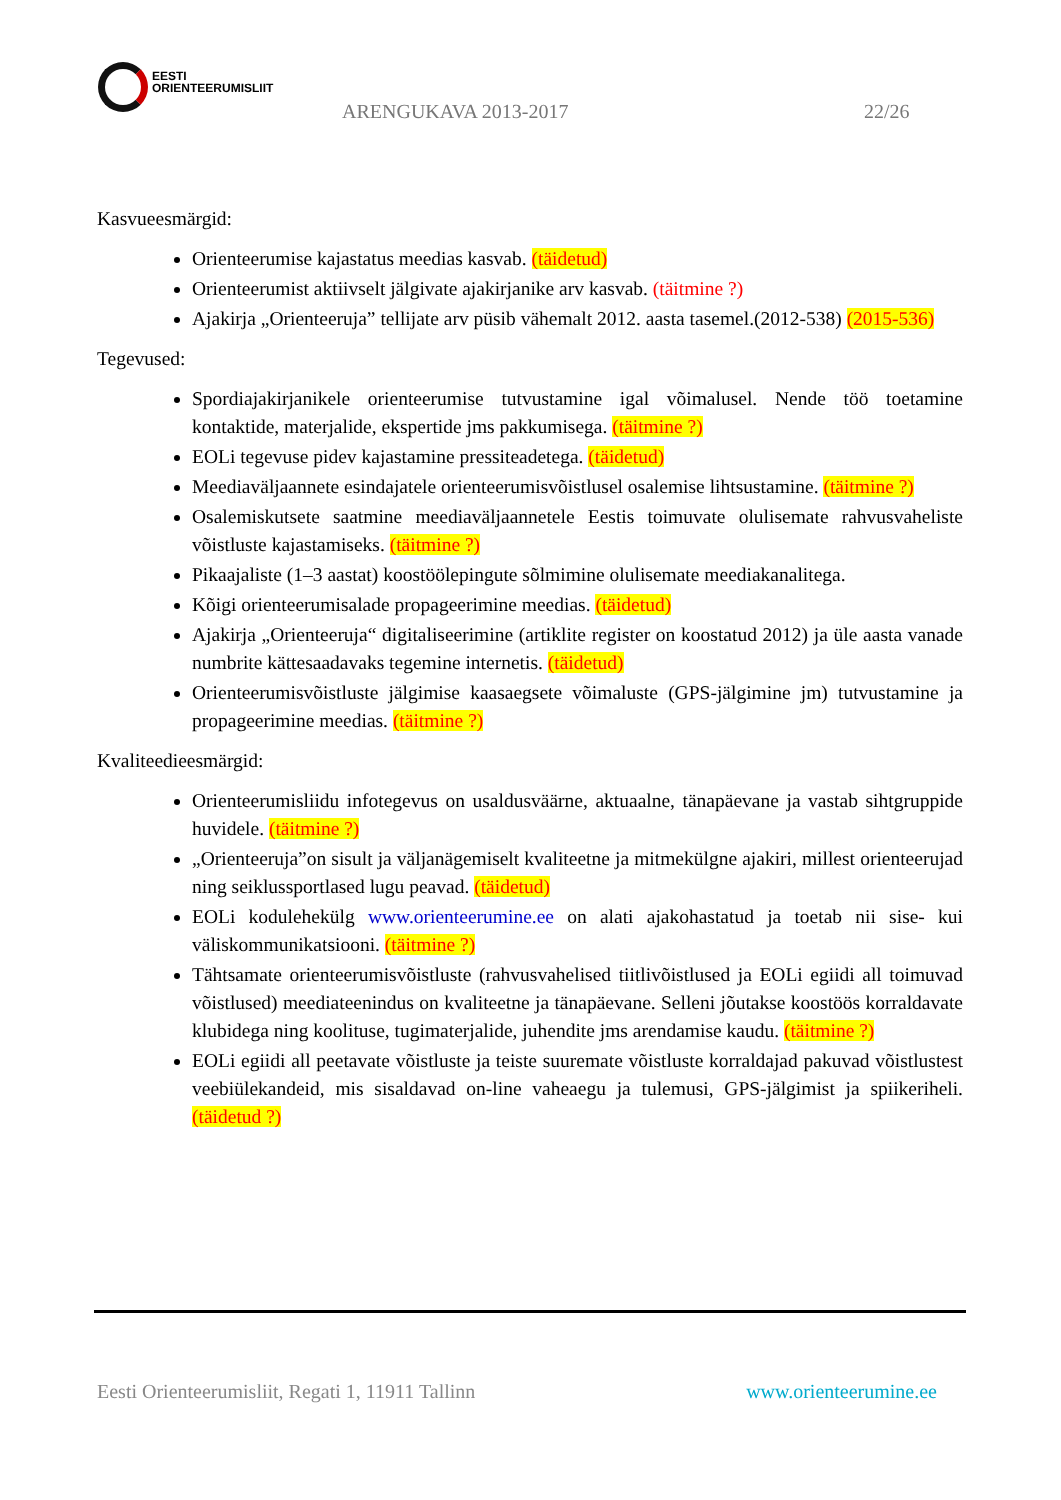EESTI
ORIENTEERUMISLIIT
ARENGUKAVA 2013-2017 22/26
Kasvueesmärgid:
Orienteerumise kajastatus meedias kasvab. (täidetud)
Orienteerumist aktiivselt jälgivate ajakirjanike arv kasvab. (täitmine ?)
Ajakirja „Orienteeruja” tellijate arv püsib vähemalt 2012. aasta tasemel.(2012-538) (2015-536)
Tegevused:
Spordiajakirjanikele orienteerumise tutvustamine igal võimalusel. Nende töö toetamine kontaktide, materjalide, ekspertide jms pakkumisega. (täitmine ?)
EOLi tegevuse pidev kajastamine pressiteadetega. (täidetud)
Meediaväljaannete esindajatele orienteerumisvõistlusel osalemise lihtsustamine. (täitmine ?)
Osalemiskutsete saatmine meediaväljaannetele Eestis toimuvate olulisemate rahvusvaheliste võistluste kajastamiseks. (täitmine ?)
Pikaajaliste (1–3 aastat) koostöölepingute sõlmimine olulisemate meediakanalitega.
Kõigi orienteerumisalade propageerimine meedias. (täidetud)
Ajakirja „Orienteeruja“ digitaliseerimine (artiklite register on koostatud 2012) ja üle aasta vanade numbrite kättesaadavaks tegemine internetis. (täidetud)
Orienteerumisvõistluste jälgimise kaasaegsete võimaluste (GPS-jälgimine jm) tutvustamine ja propageerimine meedias. (täitmine ?)
Kvaliteedieesmärgid:
Orienteerumisliidu infotegevus on usaldusväärne, aktuaalne, tänapäevane ja vastab sihtgruppide huvidele. (täitmine ?)
„Orienteeruja”on sisult ja väljanägemiselt kvaliteetne ja mitmekülgne ajakiri, millest orienteerujad ning seiklussportlased lugu peavad. (täidetud)
EOLi kodulehekülg www.orienteerumine.ee on alati ajakohastatud ja toetab nii sise- kui väliskommunikatsiooni. (täitmine ?)
Tähtsamate orienteerumisvõistluste (rahvusvahelised tiitlivõistlused ja EOLi egiidi all toimuvad võistlused) meediateenindus on kvaliteetne ja tänapäevane. Selleni jõutakse koostöös korraldavate klubidega ning koolituse, tugimaterjalide, juhendite jms arendamise kaudu. (täitmine ?)
EOLi egiidi all peetavate võistluste ja teiste suuremate võistluste korraldajad pakuvad võistlustest veebiülekandeid, mis sisaldavad on-line vaheaegu ja tulemusi, GPS-jälgimist ja spiikeriheli. (täidetud ?)
Eesti Orienteerumisliit, Regati 1, 11911 Tallinn www.orienteerumine.ee